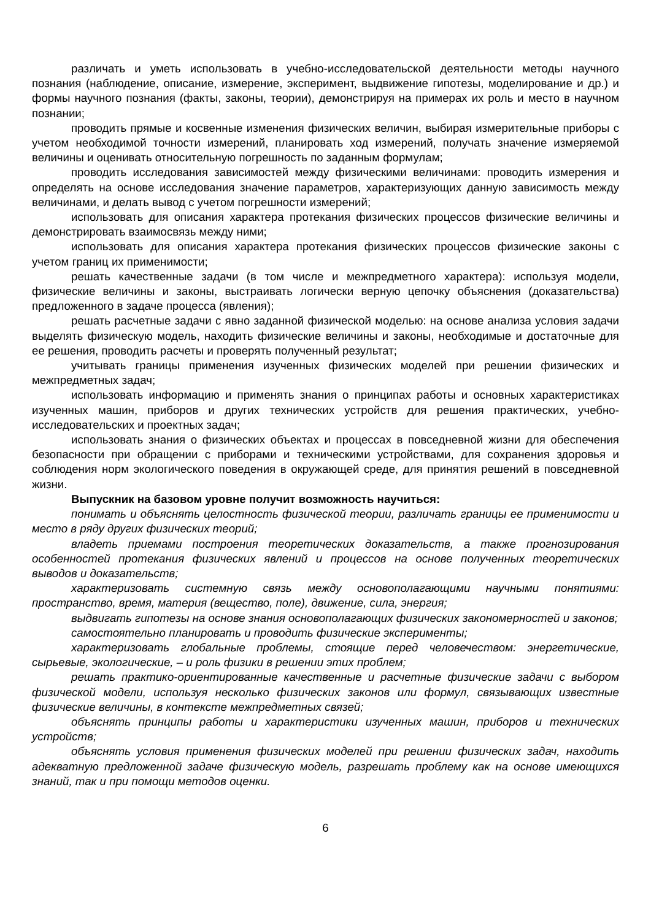различать и уметь использовать в учебно-исследовательской деятельности методы научного познания (наблюдение, описание, измерение, эксперимент, выдвижение гипотезы, моделирование и др.) и формы научного познания (факты, законы, теории), демонстрируя на примерах их роль и место в научном познании;
проводить прямые и косвенные изменения физических величин, выбирая измерительные приборы с учетом необходимой точности измерений, планировать ход измерений, получать значение измеряемой величины и оценивать относительную погрешность по заданным формулам;
проводить исследования зависимостей между физическими величинами: проводить измерения и определять на основе исследования значение параметров, характеризующих данную зависимость между величинами, и делать вывод с учетом погрешности измерений;
использовать для описания характера протекания физических процессов физические величины и демонстрировать взаимосвязь между ними;
использовать для описания характера протекания физических процессов физические законы с учетом границ их применимости;
решать качественные задачи (в том числе и межпредметного характера): используя модели, физические величины и законы, выстраивать логически верную цепочку объяснения (доказательства) предложенного в задаче процесса (явления);
решать расчетные задачи с явно заданной физической моделью: на основе анализа условия задачи выделять физическую модель, находить физические величины и законы, необходимые и достаточные для ее решения, проводить расчеты и проверять полученный результат;
учитывать границы применения изученных физических моделей при решении физических и межпредметных задач;
использовать информацию и применять знания о принципах работы и основных характеристиках изученных машин, приборов и других технических устройств для решения практических, учебно-исследовательских и проектных задач;
использовать знания о физических объектах и процессах в повседневной жизни для обеспечения безопасности при обращении с приборами и техническими устройствами, для сохранения здоровья и соблюдения норм экологического поведения в окружающей среде, для принятия решений в повседневной жизни.
Выпускник на базовом уровне получит возможность научиться:
понимать и объяснять целостность физической теории, различать границы ее применимости и место в ряду других физических теорий;
владеть приемами построения теоретических доказательств, а также прогнозирования особенностей протекания физических явлений и процессов на основе полученных теоретических выводов и доказательств;
характеризовать системную связь между основополагающими научными понятиями: пространство, время, материя (вещество, поле), движение, сила, энергия;
выдвигать гипотезы на основе знания основополагающих физических закономерностей и законов;
самостоятельно планировать и проводить физические эксперименты;
характеризовать глобальные проблемы, стоящие перед человечеством: энергетические, сырьевые, экологические, – и роль физики в решении этих проблем;
решать практико-ориентированные качественные и расчетные физические задачи с выбором физической модели, используя несколько физических законов или формул, связывающих известные физические величины, в контексте межпредметных связей;
объяснять принципы работы и характеристики изученных машин, приборов и технических устройств;
объяснять условия применения физических моделей при решении физических задач, находить адекватную предложенной задаче физическую модель, разрешать проблему как на основе имеющихся знаний, так и при помощи методов оценки.
6